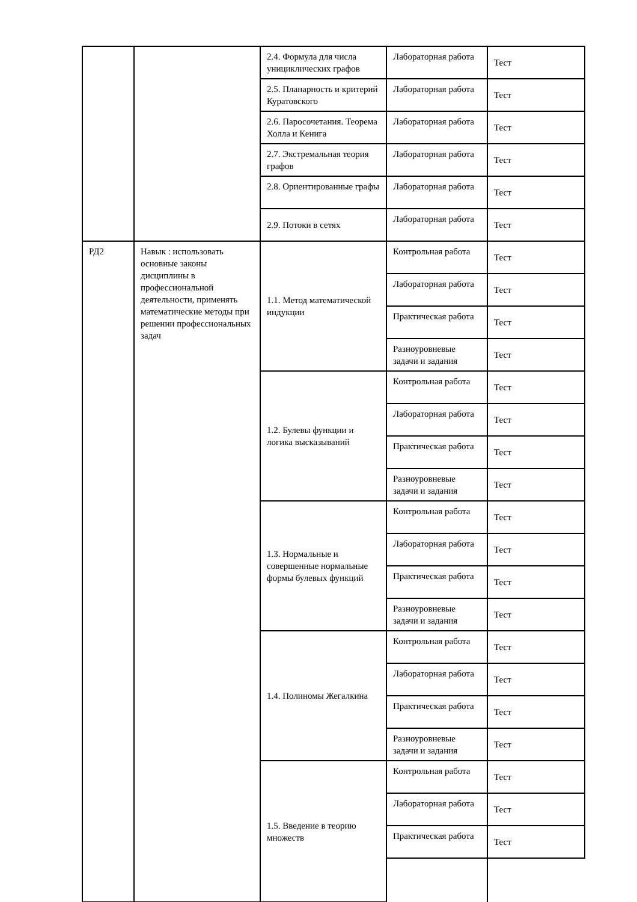| | | 2.4. Формула для числа унициклических графов | Лабораторная работа | Тест |
| | | 2.5. Планарность и критерий Куратовского | Лабораторная работа | Тест |
| | | 2.6. Паросочетания. Теорема Холла и Кенига | Лабораторная работа | Тест |
| | | 2.7. Экстремальная теория графов | Лабораторная работа | Тест |
| | | 2.8. Ориентированные графы | Лабораторная работа | Тест |
| | | 2.9. Потоки в сетях | Лабораторная работа | Тест |
| РД2 | Навык : использовать основные законы дисциплины в профессиональной деятельности, применять математические методы при решении профессиональных задач | 1.1. Метод математической индукции | Контрольная работа | Тест |
| | | | Лабораторная работа | Тест |
| | | | Практическая работа | Тест |
| | | | Разноуровневые задачи и задания | Тест |
| | | 1.2. Булевы функции и логика высказываний | Контрольная работа | Тест |
| | | | Лабораторная работа | Тест |
| | | | Практическая работа | Тест |
| | | | Разноуровневые задачи и задания | Тест |
| | | 1.3. Нормальные и совершенные нормальные формы булевых функций | Контрольная работа | Тест |
| | | | Лабораторная работа | Тест |
| | | | Практическая работа | Тест |
| | | | Разноуровневые задачи и задания | Тест |
| | | 1.4. Полиномы Жегалкина | Контрольная работа | Тест |
| | | | Лабораторная работа | Тест |
| | | | Практическая работа | Тест |
| | | | Разноуровневые задачи и задания | Тест |
| | | 1.5. Введение в теорию множеств | Контрольная работа | Тест |
| | | | Лабораторная работа | Тест |
| | | | Практическая работа | Тест |